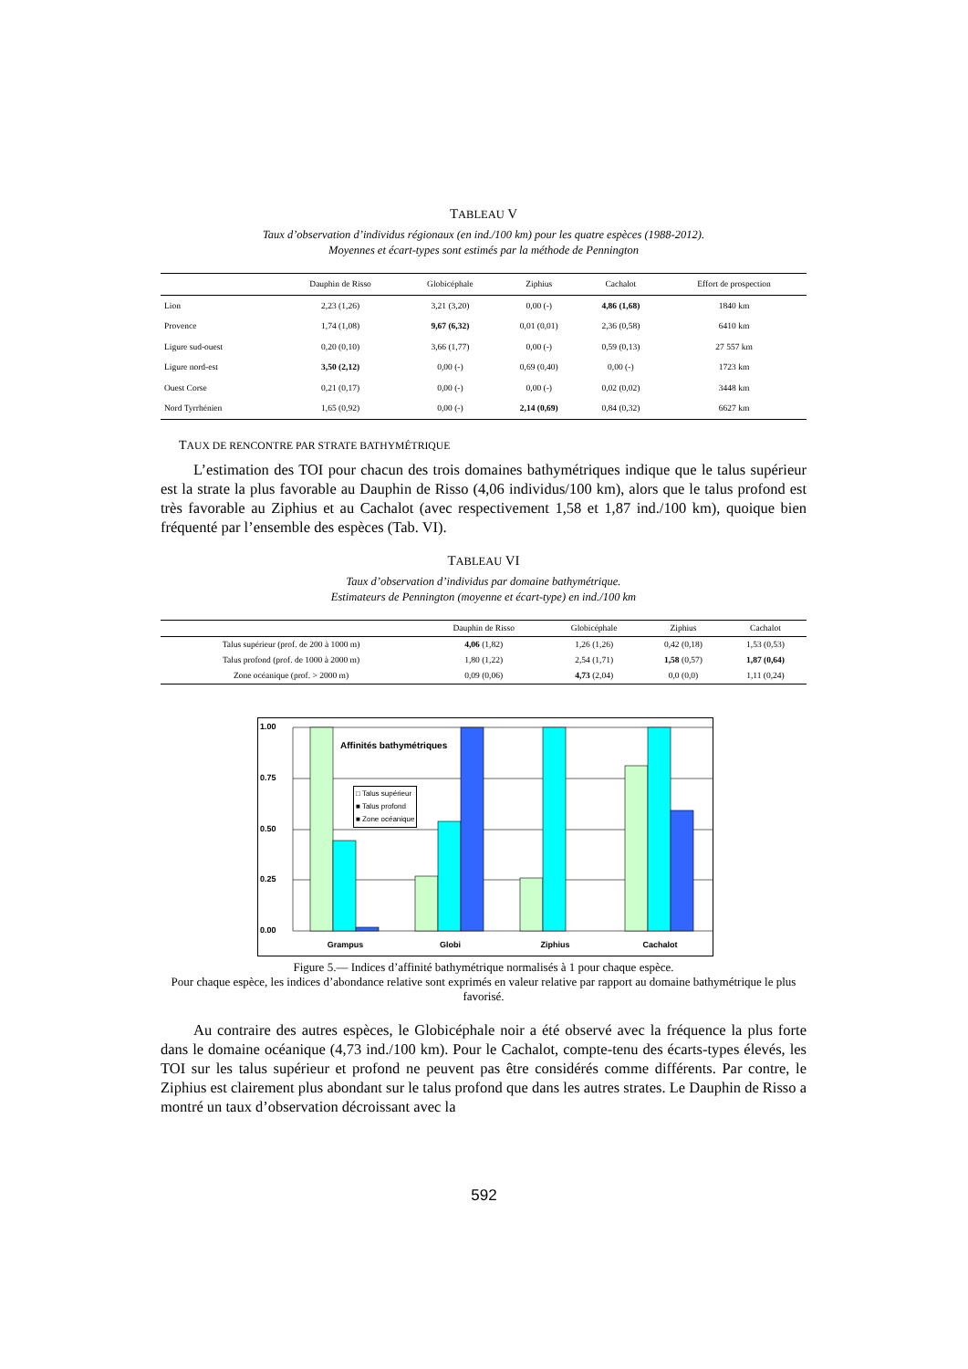TABLEAU V
Taux d’observation d’individus régionaux (en ind./100 km) pour les quatre espèces (1988-2012).
Moyennes et écart-types sont estimés par la méthode de Pennington
| | Dauphin de Risso | Globicéphale | Ziphius | Cachalot | Effort de prospection |
| --- | --- | --- | --- | --- | --- |
| Lion | 2,23 (1,26) | 3,21 (3,20) | 0,00 (-) | 4,86 (1,68) | 1840 km |
| Provence | 1,74 (1,08) | 9,67 (6,32) | 0,01 (0,01) | 2,36 (0,58) | 6410 km |
| Ligure sud-ouest | 0,20 (0,10) | 3,66 (1,77) | 0,00 (-) | 0,59 (0,13) | 27 557 km |
| Ligure nord-est | 3,50 (2,12) | 0,00 (-) | 0,69 (0,40) | 0,00 (-) | 1723 km |
| Ouest Corse | 0,21 (0,17) | 0,00 (-) | 0,00 (-) | 0,02 (0,02) | 3448 km |
| Nord Tyrrhénien | 1,65 (0,92) | 0,00 (-) | 2,14 (0,69) | 0,84 (0,32) | 6627 km |
TAUX DE RENCONTRE PAR STRATE BATHYMÉTRIQUE
L’estimation des TOI pour chacun des trois domaines bathymétriques indique que le talus supérieur est la strate la plus favorable au Dauphin de Risso (4,06 individus/100 km), alors que le talus profond est très favorable au Ziphius et au Cachalot (avec respectivement 1,58 et 1,87 ind./100 km), quoique bien fréquenté par l’ensemble des espèces (Tab. VI).
TABLEAU VI
Taux d’observation d’individus par domaine bathymétrique.
Estimateurs de Pennington (moyenne et écart-type) en ind./100 km
| | Dauphin de Risso | Globicéphale | Ziphius | Cachalot |
| --- | --- | --- | --- | --- |
| Talus supérieur (prof. de 200 à 1000 m) | 4,06 (1,82) | 1,26 (1,26) | 0,42 (0,18) | 1,53 (0,53) |
| Talus profond (prof. de 1000 à 2000 m) | 1,80 (1,22) | 2,54 (1,71) | 1,58 (0,57) | 1,87 (0,64) |
| Zone océanique (prof. > 2000 m) | 0,09 (0,06) | 4,73 (2,04) | 0,0 (0,0) | 1,11 (0,24) |
1.00
0.75
0.50
0.25
0.00
Affinités bathymétriques
□ Talus supérieur
■ Talus profond
■ Zone océanique
Grampus Globi Ziphius Cachalot
Figure 5.— Indices d’affinité bathymétrique normalisés à 1 pour chaque espèce.
Pour chaque espèce, les indices d’abondance relative sont exprimés en valeur relative par rapport au domaine bathymétrique le plus favorisé.
Au contraire des autres espèces, le Globicéphale noir a été observé avec la fréquence la plus forte dans le domaine océanique (4,73 ind./100 km). Pour le Cachalot, compte-tenu des écarts-types élevés, les TOI sur les talus supérieur et profond ne peuvent pas être considérés comme différents. Par contre, le Ziphius est clairement plus abondant sur le talus profond que dans les autres strates. Le Dauphin de Risso a montré un taux d’observation décroissant avec la
592